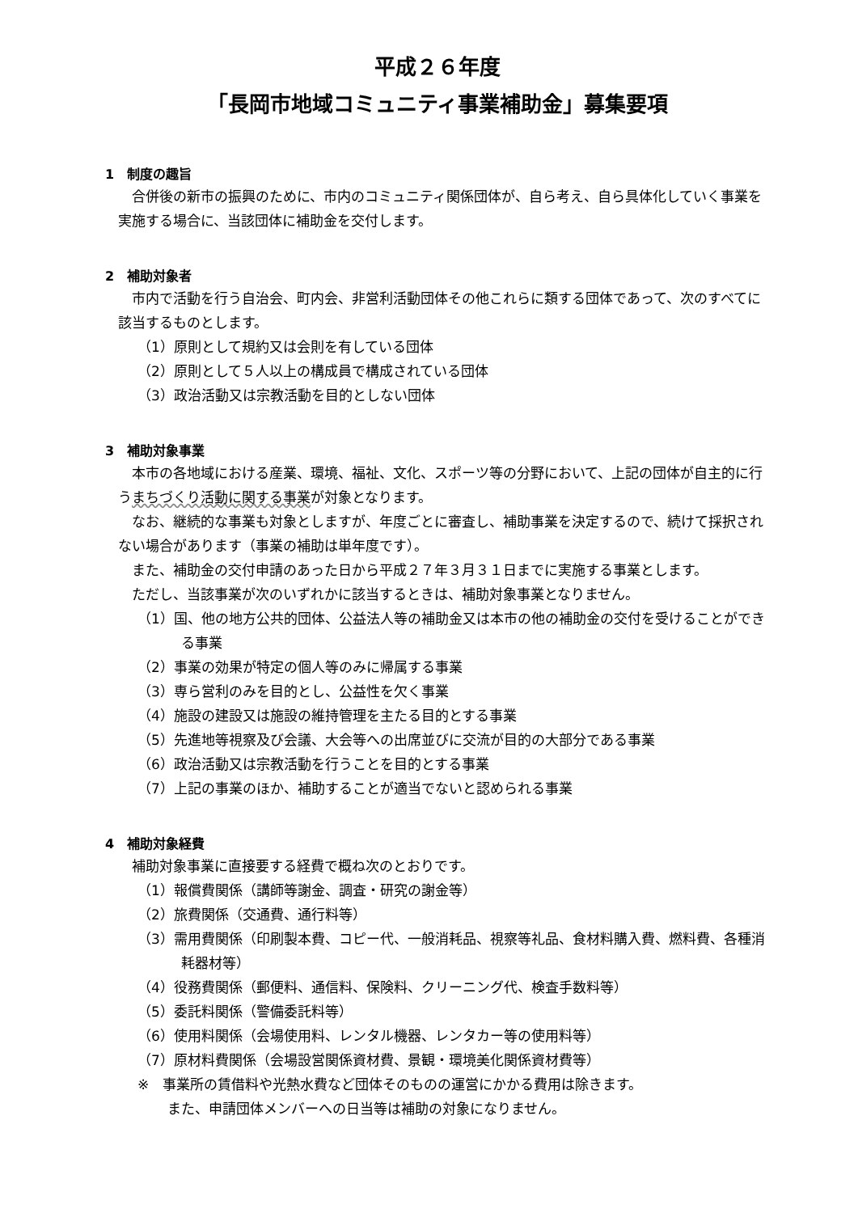平成２６年度
「長岡市地域コミュニティ事業補助金」募集要項
1　制度の趣旨
合併後の新市の振興のために、市内のコミュニティ関係団体が、自ら考え、自ら具体化していく事業を実施する場合に、当該団体に補助金を交付します。
2　補助対象者
市内で活動を行う自治会、町内会、非営利活動団体その他これらに類する団体であって、次のすべてに該当するものとします。
（1）原則として規約又は会則を有している団体
（2）原則として５人以上の構成員で構成されている団体
（3）政治活動又は宗教活動を目的としない団体
3　補助対象事業
本市の各地域における産業、環境、福祉、文化、スポーツ等の分野において、上記の団体が自主的に行うまちづくり活動に関する事業が対象となります。
なお、継続的な事業も対象としますが、年度ごとに審査し、補助事業を決定するので、続けて採択されない場合があります（事業の補助は単年度です）。
また、補助金の交付申請のあった日から平成２７年３月３１日までに実施する事業とします。
ただし、当該事業が次のいずれかに該当するときは、補助対象事業となりません。
（1）国、他の地方公共的団体、公益法人等の補助金又は本市の他の補助金の交付を受けることができる事業
（2）事業の効果が特定の個人等のみに帰属する事業
（3）専ら営利のみを目的とし、公益性を欠く事業
（4）施設の建設又は施設の維持管理を主たる目的とする事業
（5）先進地等視察及び会議、大会等への出席並びに交流が目的の大部分である事業
（6）政治活動又は宗教活動を行うことを目的とする事業
（7）上記の事業のほか、補助することが適当でないと認められる事業
4　補助対象経費
補助対象事業に直接要する経費で概ね次のとおりです。
（1）報償費関係（講師等謝金、調査・研究の謝金等）
（2）旅費関係（交通費、通行料等）
（3）需用費関係（印刷製本費、コピー代、一般消耗品、視察等礼品、食材料購入費、燃料費、各種消耗器材等）
（4）役務費関係（郵便料、通信料、保険料、クリーニング代、検査手数料等）
（5）委託料関係（警備委託料等）
（6）使用料関係（会場使用料、レンタル機器、レンタカー等の使用料等）
（7）原材料費関係（会場設営関係資材費、景観・環境美化関係資材費等）
※　事業所の賃借料や光熱水費など団体そのものの運営にかかる費用は除きます。
また、申請団体メンバーへの日当等は補助の対象になりません。